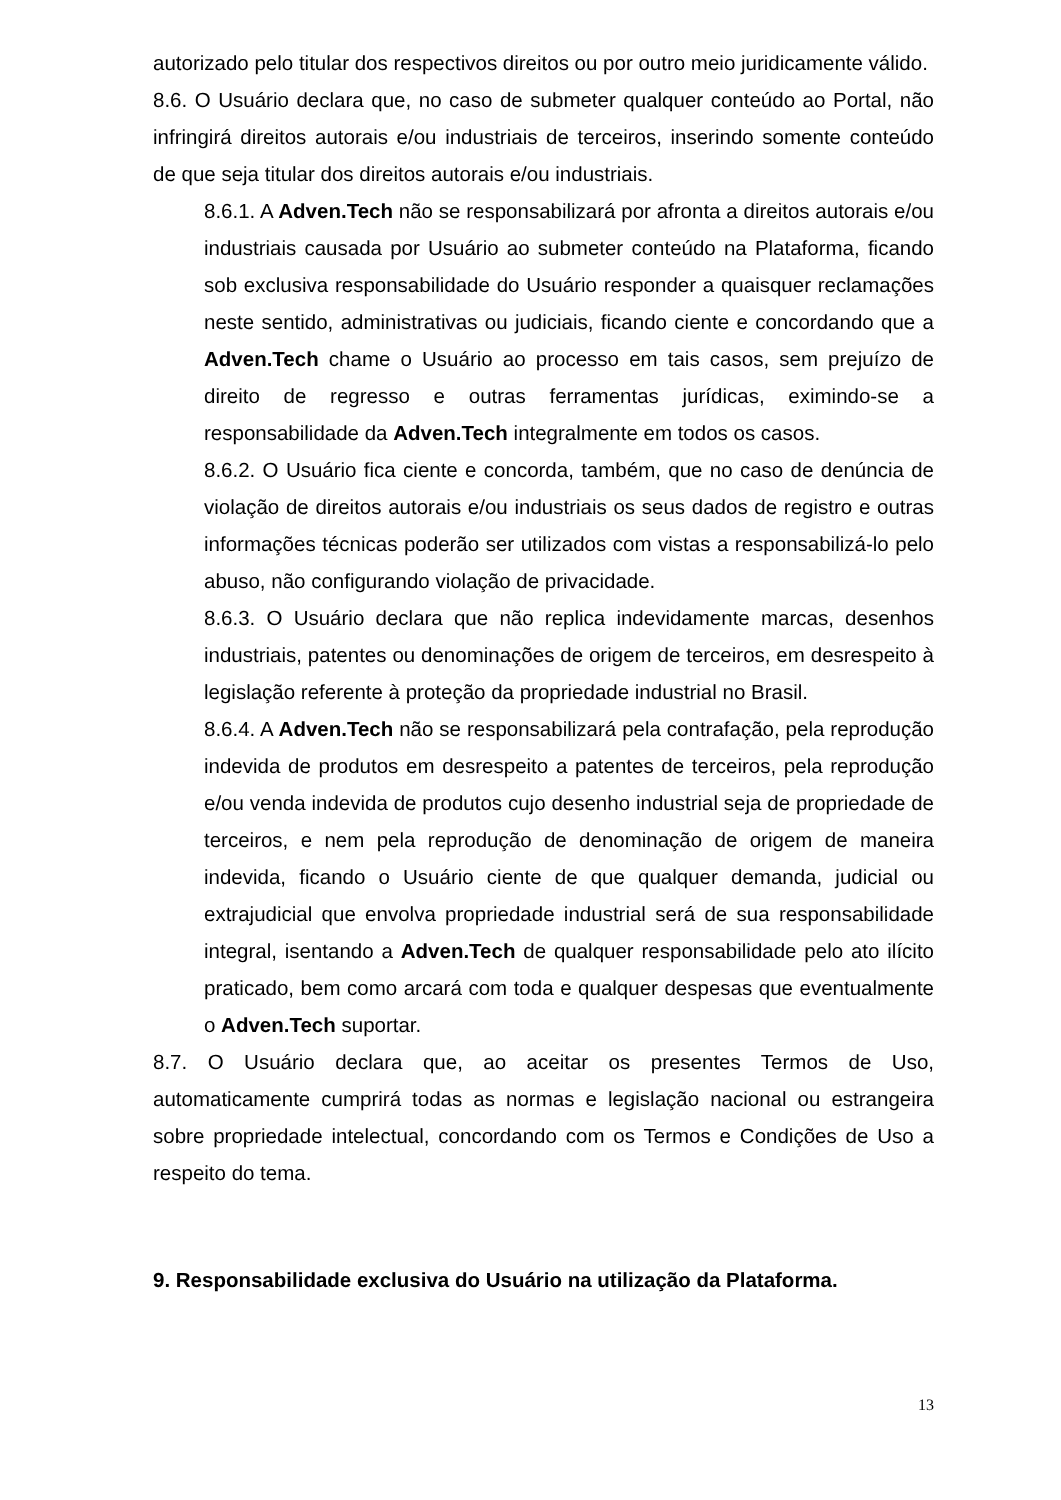autorizado pelo titular dos respectivos direitos ou por outro meio juridicamente válido.
8.6. O Usuário declara que, no caso de submeter qualquer conteúdo ao Portal, não infringirá direitos autorais e/ou industriais de terceiros, inserindo somente conteúdo de que seja titular dos direitos autorais e/ou industriais.
8.6.1. A Adven.Tech não se responsabilizará por afronta a direitos autorais e/ou industriais causada por Usuário ao submeter conteúdo na Plataforma, ficando sob exclusiva responsabilidade do Usuário responder a quaisquer reclamações neste sentido, administrativas ou judiciais, ficando ciente e concordando que a Adven.Tech chame o Usuário ao processo em tais casos, sem prejuízo de direito de regresso e outras ferramentas jurídicas, eximindo-se a responsabilidade da Adven.Tech integralmente em todos os casos.
8.6.2. O Usuário fica ciente e concorda, também, que no caso de denúncia de violação de direitos autorais e/ou industriais os seus dados de registro e outras informações técnicas poderão ser utilizados com vistas a responsabilizá-lo pelo abuso, não configurando violação de privacidade.
8.6.3. O Usuário declara que não replica indevidamente marcas, desenhos industriais, patentes ou denominações de origem de terceiros, em desrespeito à legislação referente à proteção da propriedade industrial no Brasil.
8.6.4. A Adven.Tech não se responsabilizará pela contrafação, pela reprodução indevida de produtos em desrespeito a patentes de terceiros, pela reprodução e/ou venda indevida de produtos cujo desenho industrial seja de propriedade de terceiros, e nem pela reprodução de denominação de origem de maneira indevida, ficando o Usuário ciente de que qualquer demanda, judicial ou extrajudicial que envolva propriedade industrial será de sua responsabilidade integral, isentando a Adven.Tech de qualquer responsabilidade pelo ato ilícito praticado, bem como arcará com toda e qualquer despesas que eventualmente o Adven.Tech suportar.
8.7. O Usuário declara que, ao aceitar os presentes Termos de Uso, automaticamente cumprirá todas as normas e legislação nacional ou estrangeira sobre propriedade intelectual, concordando com os Termos e Condições de Uso a respeito do tema.
9. Responsabilidade exclusiva do Usuário na utilização da Plataforma.
13